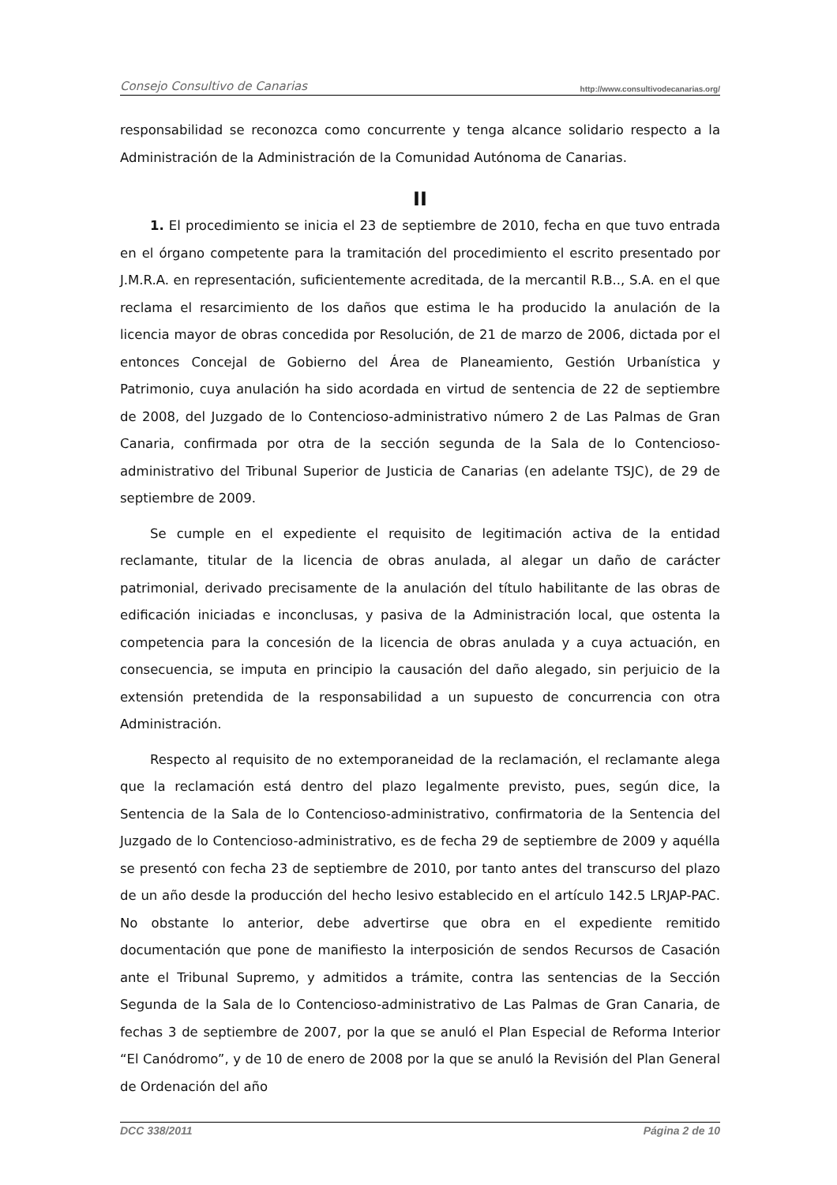Consejo Consultivo de Canarias http://www.consultivodecanarias.org/
responsabilidad se reconozca como concurrente y tenga alcance solidario respecto a la Administración de la Administración de la Comunidad Autónoma de Canarias.
II
1. El procedimiento se inicia el 23 de septiembre de 2010, fecha en que tuvo entrada en el órgano competente para la tramitación del procedimiento el escrito presentado por J.M.R.A. en representación, suficientemente acreditada, de la mercantil R.B.., S.A. en el que reclama el resarcimiento de los daños que estima le ha producido la anulación de la licencia mayor de obras concedida por Resolución, de 21 de marzo de 2006, dictada por el entonces Concejal de Gobierno del Área de Planeamiento, Gestión Urbanística y Patrimonio, cuya anulación ha sido acordada en virtud de sentencia de 22 de septiembre de 2008, del Juzgado de lo Contencioso-administrativo número 2 de Las Palmas de Gran Canaria, confirmada por otra de la sección segunda de la Sala de lo Contencioso-administrativo del Tribunal Superior de Justicia de Canarias (en adelante TSJC), de 29 de septiembre de 2009.
Se cumple en el expediente el requisito de legitimación activa de la entidad reclamante, titular de la licencia de obras anulada, al alegar un daño de carácter patrimonial, derivado precisamente de la anulación del título habilitante de las obras de edificación iniciadas e inconclusas, y pasiva de la Administración local, que ostenta la competencia para la concesión de la licencia de obras anulada y a cuya actuación, en consecuencia, se imputa en principio la causación del daño alegado, sin perjuicio de la extensión pretendida de la responsabilidad a un supuesto de concurrencia con otra Administración.
Respecto al requisito de no extemporaneidad de la reclamación, el reclamante alega que la reclamación está dentro del plazo legalmente previsto, pues, según dice, la Sentencia de la Sala de lo Contencioso-administrativo, confirmatoria de la Sentencia del Juzgado de lo Contencioso-administrativo, es de fecha 29 de septiembre de 2009 y aquélla se presentó con fecha 23 de septiembre de 2010, por tanto antes del transcurso del plazo de un año desde la producción del hecho lesivo establecido en el artículo 142.5 LRJAP-PAC. No obstante lo anterior, debe advertirse que obra en el expediente remitido documentación que pone de manifiesto la interposición de sendos Recursos de Casación ante el Tribunal Supremo, y admitidos a trámite, contra las sentencias de la Sección Segunda de la Sala de lo Contencioso-administrativo de Las Palmas de Gran Canaria, de fechas 3 de septiembre de 2007, por la que se anuló el Plan Especial de Reforma Interior “El Canódromo”, y de 10 de enero de 2008 por la que se anuló la Revisión del Plan General de Ordenación del año
DCC 338/2011 Página 2 de 10